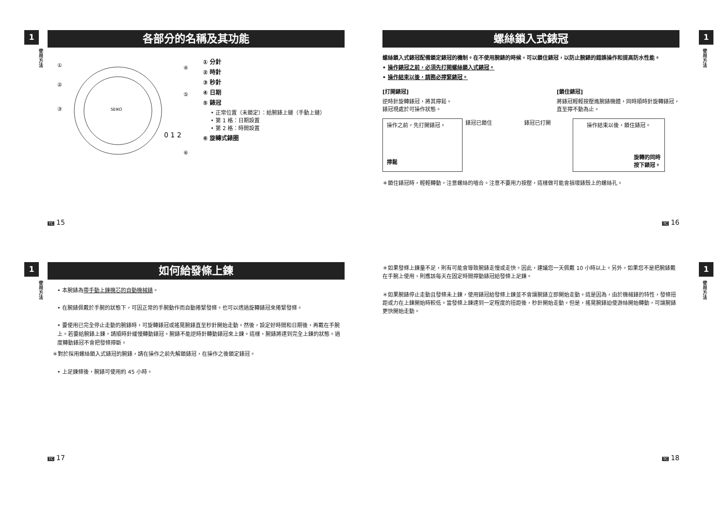1
使用方法
各部分的名稱及其功能
SEIKO
0 1 2
①
②
③
④
⑤
⑥
① 分針
② 時針
③ 秒針
④ 日期
⑤ 錶冠
• 正常位置（未鎖定）：給腕錶上鏈（手動上鏈）
• 第 1 格：日期設置
• 第 2 格：時間設置
⑥ 旋轉式錶圈
TC 15
1
使用方法
螺絲鎖入式錶冠
螺絲鎖入式錶冠配備鎖定錶冠的機制。在不使用腕錶的時候，可以鎖住錶冠，以防止腕錶的錯誤操作和提高防水性能。
• 操作錶冠之前，必須先打開螺絲鎖入式錶冠。
• 操作結束以後，請務必擰緊錶冠。
[打開錶冠]
逆時針旋轉錶冠，將其擰鬆。
錶冠現處於可操作狀態。
[鎖住錶冠]
將錶冠輕輕按壓進腕錶機體，同時順時針旋轉錶冠，
直至擰不動為止。
操作之前，先打開錶冠。
擰鬆
錶冠已鎖住 錶冠已打開
操作結束以後，鎖住錶冠。
旋轉的同時
按下錶冠。
＊鎖住錶冠時，輕輕轉動，注意螺絲的嚙合。注意不要用力按壓，這樣做可能會損壞錶殼上的螺絲孔。
TC 16
1
使用方法
如何給發條上鍊
• 本腕錶為帶手動上鍊機芯的自動機械錶。
• 在腕錶佩戴於手腕的狀態下，可因正常的手腕動作而自動捲緊發條。也可以透過旋轉錶冠來捲緊發條。
• 要使用已完全停止走動的腕錶時，可旋轉錶冠或搖晃腕錶直至秒針開始走動。然後，設定好時間和日期後，再戴在手腕上。若要給腕錶上鍊，請順時針緩慢轉動錶冠。腕錶不能逆時針轉動錶冠來上鍊。這樣，腕錶將達到完全上鍊的狀態。過度轉動錶冠不會把發條擰斷。
＊對於採用螺絲鎖入式錶冠的腕錶，請在操作之前先解鎖錶冠，在操作之後鎖定錶冠。
• 上足鍊條後，腕錶可使用約 45 小時。
TC 17
1
使用方法
＊如果發條上鍊量不足，則有可能會導致腕錶走慢或走快。因此，建議您一天佩戴 10 小時以上。另外，如果您不是把腕錶戴在手腕上使用，則應該每天在固定時間擰動錶冠給發條上足鍊。
＊如果腕錶停止走動且發條未上鍊，使用錶冠給發條上鍊並不會讓腕錶立即開始走動。這是因為，由於機械錶的特性，發條扭距或力在上鍊開始時較低。當發條上鍊達到一定程度的扭距後，秒針開始走動。但是，搖晃腕錶迫使游絲開始轉動，可讓腕錶更快開始走動。
TC 18